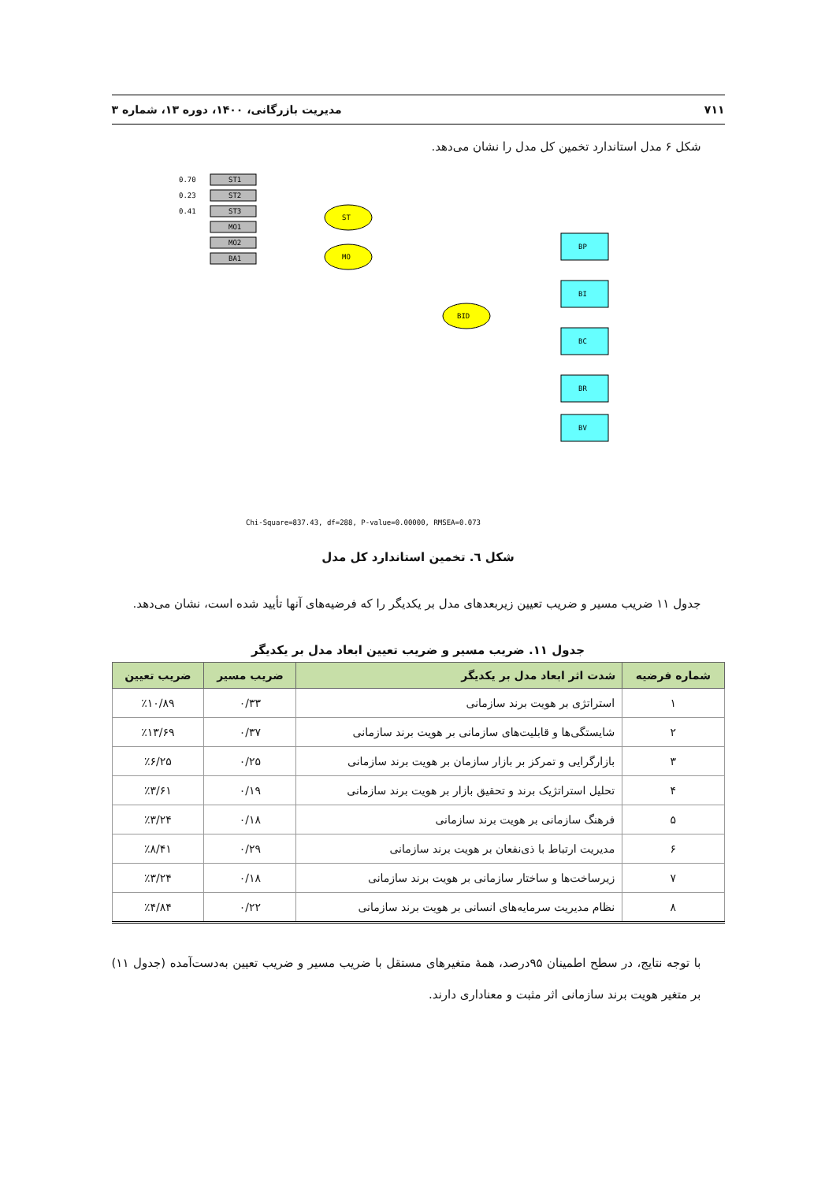۷۱۱ مدیریت بازرگانی، ۱۴۰۰، دوره ۱۳، شماره ۳
شکل ۶ مدل استاندارد تخمین کل مدل را نشان می‌دهد.
ST1
ST2
ST3
MO1
MO2
BA1
0.70
0.23
0.41
ST
MO
BID
BP
BI
BC
BR
BV
Chi-Square=837.43, df=288, P-value=0.00000, RMSEA=0.073
شکل ٦. تخمین استاندارد کل مدل
جدول ۱۱ ضریب مسیر و ضریب تعیین زیربعدهای مدل بر یکدیگر را که فرضیه‌های آنها تأیید شده است، نشان می‌دهد.
جدول ۱۱. ضریب مسیر و ضریب تعیین ابعاد مدل بر یکدیگر
| شماره فرضیه | شدت اثر ابعاد مدل بر یکدیگر | ضریب مسیر | ضریب تعیین |
| --- | --- | --- | --- |
| ۱ | استراتژی بر هویت برند سازمانی | ۰/۳۳ | ٪۱۰/۸۹ |
| ۲ | شایستگی‌ها و قابلیت‌های سازمانی بر هویت برند سازمانی | ۰/۳۷ | ٪۱۳/۶۹ |
| ۳ | بازارگرایی و تمرکز بر بازار سازمان بر هویت برند سازمانی | ۰/۲۵ | ٪۶/۲۵ |
| ۴ | تحلیل استراتژیک برند و تحقیق بازار بر هویت برند سازمانی | ۰/۱۹ | ٪۳/۶۱ |
| ۵ | فرهنگ سازمانی بر هویت برند سازمانی | ۰/۱۸ | ٪۳/۲۴ |
| ۶ | مدیریت ارتباط با ذی‌نفعان بر هویت برند سازمانی | ۰/۲۹ | ٪۸/۴۱ |
| ۷ | زیرساخت‌ها و ساختار سازمانی بر هویت برند سازمانی | ۰/۱۸ | ٪۳/۲۴ |
| ۸ | نظام مدیریت سرمایه‌های انسانی بر هویت برند سازمانی | ۰/۲۲ | ٪۴/۸۴ |
با توجه نتایج، در سطح اطمینان ۹۵درصد، همهٔ متغیرهای مستقل با ضریب مسیر و ضریب تعیین به‌دست‌آمده (جدول ۱۱) بر متغیر هویت برند سازمانی اثر مثبت و معناداری دارند.